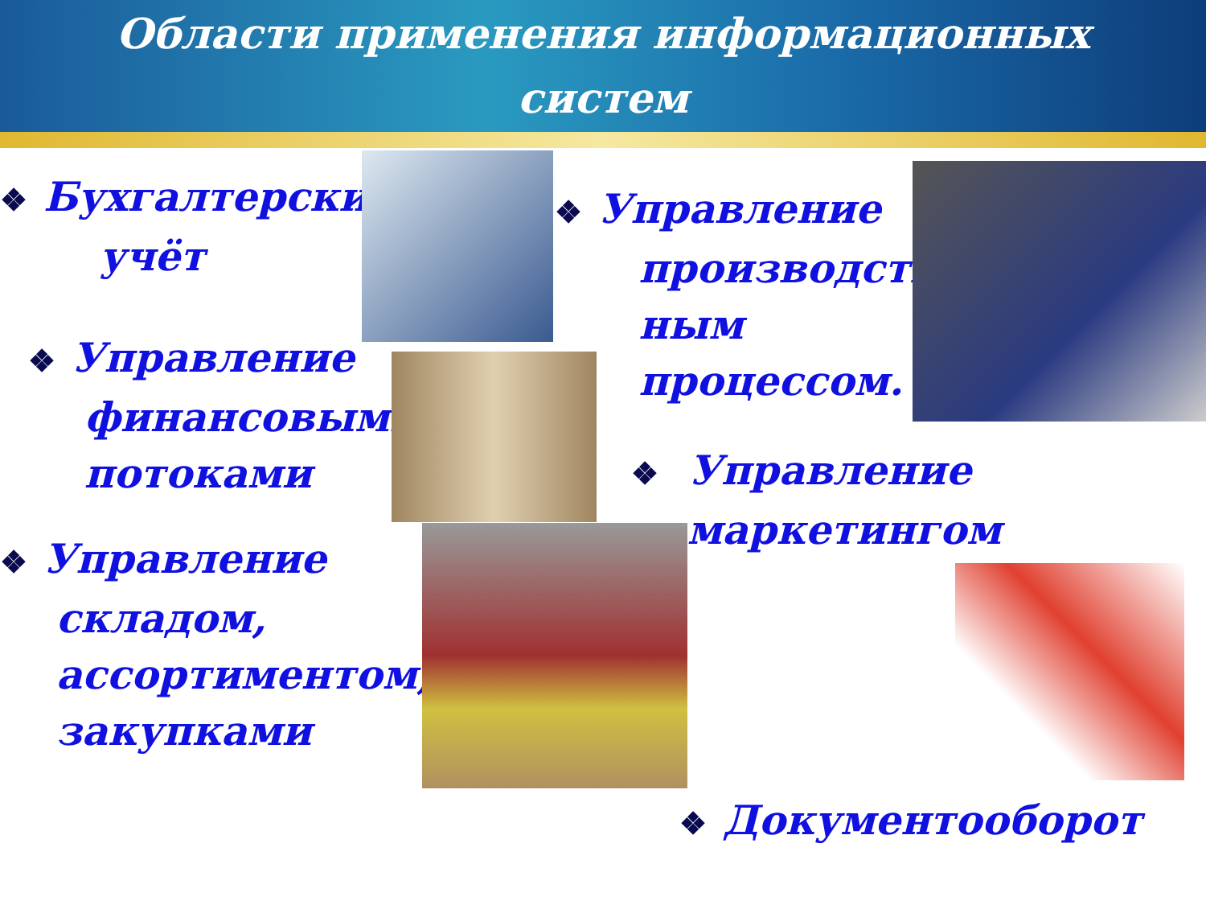Области применения информационных
систем
❖ Бухгалтерский
❖ учёт
❖ Управление
производствен
ным
процессом.
❖ Управление
финансовыми
потоками
❖ Управление
маркетингом
❖ Управление
складом,
ассортиментом,
закупками
❖ Документооборот